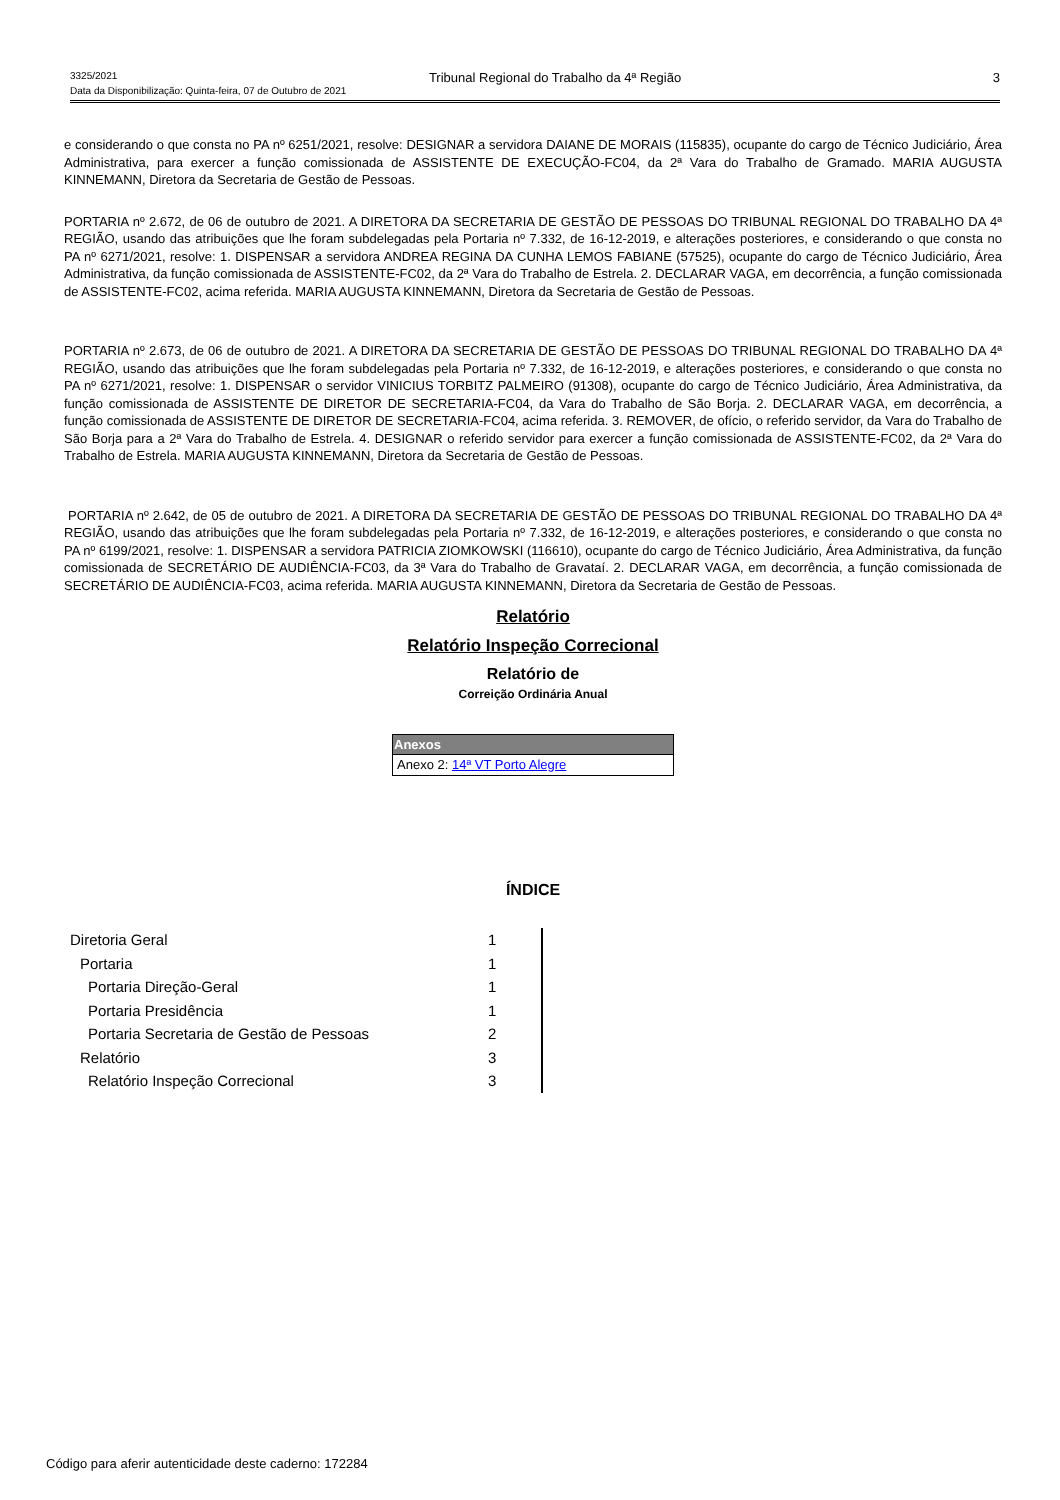3325/2021 Tribunal Regional do Trabalho da 4ª Região 3
Data da Disponibilização: Quinta-feira, 07 de Outubro de 2021
e considerando o que consta no PA nº 6251/2021, resolve: DESIGNAR a servidora DAIANE DE MORAIS (115835), ocupante do cargo de Técnico Judiciário, Área Administrativa, para exercer a função comissionada de ASSISTENTE DE EXECUÇÃO-FC04, da 2ª Vara do Trabalho de Gramado. MARIA AUGUSTA KINNEMANN, Diretora da Secretaria de Gestão de Pessoas.
PORTARIA nº 2.672, de 06 de outubro de 2021. A DIRETORA DA SECRETARIA DE GESTÃO DE PESSOAS DO TRIBUNAL REGIONAL DO TRABALHO DA 4ª REGIÃO, usando das atribuições que lhe foram subdelegadas pela Portaria nº 7.332, de 16-12-2019, e alterações posteriores, e considerando o que consta no PA nº 6271/2021, resolve: 1. DISPENSAR a servidora ANDREA REGINA DA CUNHA LEMOS FABIANE (57525), ocupante do cargo de Técnico Judiciário, Área Administrativa, da função comissionada de ASSISTENTE-FC02, da 2ª Vara do Trabalho de Estrela. 2. DECLARAR VAGA, em decorrência, a função comissionada de ASSISTENTE-FC02, acima referida. MARIA AUGUSTA KINNEMANN, Diretora da Secretaria de Gestão de Pessoas.
PORTARIA nº 2.673, de 06 de outubro de 2021. A DIRETORA DA SECRETARIA DE GESTÃO DE PESSOAS DO TRIBUNAL REGIONAL DO TRABALHO DA 4ª REGIÃO, usando das atribuições que lhe foram subdelegadas pela Portaria nº 7.332, de 16-12-2019, e alterações posteriores, e considerando o que consta no PA nº 6271/2021, resolve: 1. DISPENSAR o servidor VINICIUS TORBITZ PALMEIRO (91308), ocupante do cargo de Técnico Judiciário, Área Administrativa, da função comissionada de ASSISTENTE DE DIRETOR DE SECRETARIA-FC04, da Vara do Trabalho de São Borja. 2. DECLARAR VAGA, em decorrência, a função comissionada de ASSISTENTE DE DIRETOR DE SECRETARIA-FC04, acima referida. 3. REMOVER, de ofício, o referido servidor, da Vara do Trabalho de São Borja para a 2ª Vara do Trabalho de Estrela. 4. DESIGNAR o referido servidor para exercer a função comissionada de ASSISTENTE-FC02, da 2ª Vara do Trabalho de Estrela. MARIA AUGUSTA KINNEMANN, Diretora da Secretaria de Gestão de Pessoas.
PORTARIA nº 2.642, de 05 de outubro de 2021. A DIRETORA DA SECRETARIA DE GESTÃO DE PESSOAS DO TRIBUNAL REGIONAL DO TRABALHO DA 4ª REGIÃO, usando das atribuições que lhe foram subdelegadas pela Portaria nº 7.332, de 16-12-2019, e alterações posteriores, e considerando o que consta no PA nº 6199/2021, resolve: 1. DISPENSAR a servidora PATRICIA ZIOMKOWSKI (116610), ocupante do cargo de Técnico Judiciário, Área Administrativa, da função comissionada de SECRETÁRIO DE AUDIÊNCIA-FC03, da 3ª Vara do Trabalho de Gravataí. 2. DECLARAR VAGA, em decorrência, a função comissionada de SECRETÁRIO DE AUDIÊNCIA-FC03, acima referida. MARIA AUGUSTA KINNEMANN, Diretora da Secretaria de Gestão de Pessoas.
Relatório
Relatório Inspeção Correcional
Relatório de
Correição Ordinária Anual
| Anexos |
| --- |
| Anexo 2: 14ª VT Porto Alegre |
ÍNDICE
| Diretoria Geral | 1 | |
| Portaria | 1 | |
| Portaria Direção-Geral | 1 | |
| Portaria Presidência | 1 | |
| Portaria Secretaria de Gestão de Pessoas | 2 | |
| Relatório | 3 | |
| Relatório Inspeção Correcional | 3 | |
Código para aferir autenticidade deste caderno: 172284